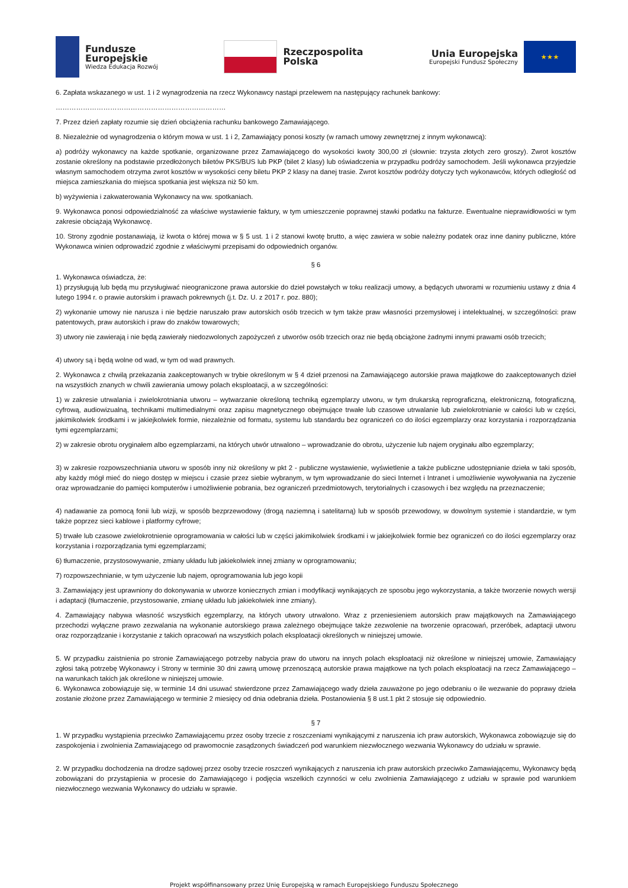Fundusze
Europejskie
Wiedza Edukacja Rozwój
Rzeczpospolita
Polska
Unia Europejska
Europejski Fundusz Społeczny
★★★
6. Zapłata wskazanego w ust. 1 i 2 wynagrodzenia na rzecz Wykonawcy nastąpi przelewem na następujący rachunek bankowy:
…………………………………………………………………
7. Przez dzień zapłaty rozumie się dzień obciążenia rachunku bankowego Zamawiającego.
8. Niezależnie od wynagrodzenia o którym mowa w ust. 1 i 2, Zamawiający ponosi koszty (w ramach umowy zewnętrznej z innym wykonawcą):
a) podróży wykonawcy na każde spotkanie, organizowane przez Zamawiającego do wysokości kwoty 300,00 zł (słownie: trzysta złotych zero groszy). Zwrot kosztów zostanie określony na podstawie przedłożonych biletów PKS/BUS lub PKP (bilet 2 klasy) lub oświadczenia w przypadku podróży samochodem. Jeśli wykonawca przyjedzie własnym samochodem otrzyma zwrot kosztów w wysokości ceny biletu PKP 2 klasy na danej trasie. Zwrot kosztów podróży dotyczy tych wykonawców, których odległość od miejsca zamieszkania do miejsca spotkania jest większa niż 50 km.
b) wyżywienia i zakwaterowania Wykonawcy na ww. spotkaniach.
9. Wykonawca ponosi odpowiedzialność za właściwe wystawienie faktury, w tym umieszczenie poprawnej stawki podatku na fakturze. Ewentualne nieprawidłowości w tym zakresie obciążają Wykonawcę.
10. Strony zgodnie postanawiają, iż kwota o której mowa w § 5 ust. 1 i 2 stanowi kwotę brutto, a więc zawiera w sobie należny podatek oraz inne daniny publiczne, które Wykonawca winien odprowadzić zgodnie z właściwymi przepisami do odpowiednich organów.
§ 6
1. Wykonawca oświadcza, że:
1) przysługują lub będą mu przysługiwać nieograniczone prawa autorskie do dzieł powstałych w toku realizacji umowy, a będących utworami w rozumieniu ustawy z dnia 4 lutego 1994 r. o prawie autorskim i prawach pokrewnych (j.t. Dz. U. z 2017 r. poz. 880);
2) wykonanie umowy nie narusza i nie będzie naruszało praw autorskich osób trzecich w tym także praw własności przemysłowej i intelektualnej, w szczególności: praw patentowych, praw autorskich i praw do znaków towarowych;
3) utwory nie zawierają i nie będą zawierały niedozwolonych zapożyczeń z utworów osób trzecich oraz nie będą obciążone żadnymi innymi prawami osób trzecich;
4) utwory są i będą wolne od wad, w tym od wad prawnych.
2. Wykonawca z chwilą przekazania zaakceptowanych w trybie określonym w § 4 dzieł przenosi na Zamawiającego autorskie prawa majątkowe do zaakceptowanych dzieł na wszystkich znanych w chwili zawierania umowy polach eksploatacji, a w szczególności:
1) w zakresie utrwalania i zwielokrotniania utworu – wytwarzanie określoną techniką egzemplarzy utworu, w tym drukarską reprograficzną, elektroniczną, fotograficzną, cyfrową, audiowizualną, technikami multimedialnymi oraz zapisu magnetycznego obejmujące trwałe lub czasowe utrwalanie lub zwielokrotnianie w całości lub w części, jakimikolwiek środkami i w jakiejkolwiek formie, niezależnie od formatu, systemu lub standardu bez ograniczeń co do ilości egzemplarzy oraz korzystania i rozporządzania tymi egzemplarzami;
2) w zakresie obrotu oryginałem albo egzemplarzami, na których utwór utrwalono – wprowadzanie do obrotu, użyczenie lub najem oryginału albo egzemplarzy;
3) w zakresie rozpowszechniania utworu w sposób inny niż określony w pkt 2 - publiczne wystawienie, wyświetlenie a także publiczne udostępnianie dzieła w taki sposób, aby każdy mógł mieć do niego dostęp w miejscu i czasie przez siebie wybranym, w tym wprowadzanie do sieci Internet i Intranet i umożliwienie wywoływania na życzenie oraz wprowadzanie do pamięci komputerów i umożliwienie pobrania, bez ograniczeń przedmiotowych, terytorialnych i czasowych i bez względu na przeznaczenie;
4) nadawanie za pomocą fonii lub wizji, w sposób bezprzewodowy (drogą naziemną i satelitarną) lub w sposób przewodowy, w dowolnym systemie i standardzie, w tym także poprzez sieci kablowe i platformy cyfrowe;
5) trwałe lub czasowe zwielokrotnienie oprogramowania w całości lub w części jakimikolwiek środkami i w jakiejkolwiek formie bez ograniczeń co do ilości egzemplarzy oraz korzystania i rozporządzania tymi egzemplarzami;
6) tłumaczenie, przystosowywanie, zmiany układu lub jakiekolwiek innej zmiany w oprogramowaniu;
7) rozpowszechnianie, w tym użyczenie lub najem, oprogramowania lub jego kopii
3. Zamawiający jest uprawniony do dokonywania w utworze koniecznych zmian i modyfikacji wynikających ze sposobu jego wykorzystania, a także tworzenie nowych wersji i adaptacji (tłumaczenie, przystosowanie, zmianę układu lub jakiekolwiek inne zmiany).
4. Zamawiający nabywa własność wszystkich egzemplarzy, na których utwory utrwalono. Wraz z przeniesieniem autorskich praw majątkowych na Zamawiającego przechodzi wyłączne prawo zezwalania na wykonanie autorskiego prawa zależnego obejmujące także zezwolenie na tworzenie opracowań, przeróbek, adaptacji utworu oraz rozporządzanie i korzystanie z takich opracowań na wszystkich polach eksploatacji określonych w niniejszej umowie.
5. W przypadku zaistnienia po stronie Zamawiającego potrzeby nabycia praw do utworu na innych polach eksploatacji niż określone w niniejszej umowie, Zamawiający zgłosi taką potrzebę Wykonawcy i Strony w terminie 30 dni zawrą umowę przenoszącą autorskie prawa majątkowe na tych polach eksploatacji na rzecz Zamawiającego – na warunkach takich jak określone w niniejszej umowie.
6. Wykonawca zobowiązuje się, w terminie 14 dni usuwać stwierdzone przez Zamawiającego wady dzieła zauważone po jego odebraniu o ile wezwanie do poprawy dzieła zostanie złożone przez Zamawiającego w terminie 2 miesięcy od dnia odebrania dzieła. Postanowienia § 8 ust.1 pkt 2 stosuje się odpowiednio.
§ 7
1. W przypadku wystąpienia przeciwko Zamawiającemu przez osoby trzecie z roszczeniami wynikającymi z naruszenia ich praw autorskich, Wykonawca zobowiązuje się do zaspokojenia i zwolnienia Zamawiającego od prawomocnie zasądzonych świadczeń pod warunkiem niezwłocznego wezwania Wykonawcy do udziału w sprawie.
2. W przypadku dochodzenia na drodze sądowej przez osoby trzecie roszczeń wynikających z naruszenia ich praw autorskich przeciwko Zamawiającemu, Wykonawcy będą zobowiązani do przystąpienia w procesie do Zamawiającego i podjęcia wszelkich czynności w celu zwolnienia Zamawiającego z udziału w sprawie pod warunkiem niezwłocznego wezwania Wykonawcy do udziału w sprawie.
Projekt współfinansowany przez Unię Europejską w ramach Europejskiego Funduszu Społecznego